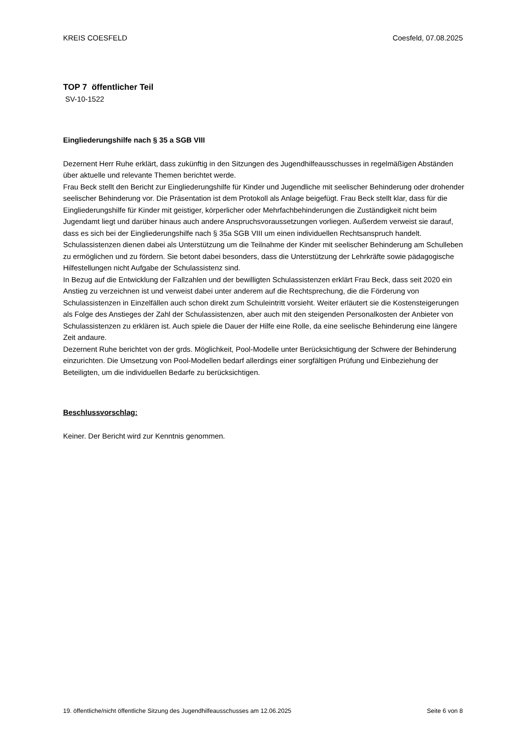KREIS COESFELD Coesfeld, 07.08.2025
TOP 7 öffentlicher Teil
SV-10-1522
Eingliederungshilfe nach § 35 a SGB VIII
Dezernent Herr Ruhe erklärt, dass zukünftig in den Sitzungen des Jugendhilfeausschusses in regelmäßigen Abständen über aktuelle und relevante Themen berichtet werde.
Frau Beck stellt den Bericht zur Eingliederungshilfe für Kinder und Jugendliche mit seelischer Behinderung oder drohender seelischer Behinderung vor. Die Präsentation ist dem Protokoll als Anlage beigefügt. Frau Beck stellt klar, dass für die Eingliederungshilfe für Kinder mit geistiger, körperlicher oder Mehrfachbehinderungen die Zuständigkeit nicht beim Jugendamt liegt und darüber hinaus auch andere Anspruchsvoraussetzungen vorliegen. Außerdem verweist sie darauf, dass es sich bei der Eingliederungshilfe nach § 35a SGB VIII um einen individuellen Rechtsanspruch handelt. Schulassistenzen dienen dabei als Unterstützung um die Teilnahme der Kinder mit seelischer Behinderung am Schulleben zu ermöglichen und zu fördern. Sie betont dabei besonders, dass die Unterstützung der Lehrkräfte sowie pädagogische Hilfestellungen nicht Aufgabe der Schulassistenz sind.
In Bezug auf die Entwicklung der Fallzahlen und der bewilligten Schulassistenzen erklärt Frau Beck, dass seit 2020 ein Anstieg zu verzeichnen ist und verweist dabei unter anderem auf die Rechtsprechung, die die Förderung von Schulassistenzen in Einzelfällen auch schon direkt zum Schuleintritt vorsieht. Weiter erläutert sie die Kostensteigerungen als Folge des Anstieges der Zahl der Schulassistenzen, aber auch mit den steigenden Personalkosten der Anbieter von Schulassistenzen zu erklären ist. Auch spiele die Dauer der Hilfe eine Rolle, da eine seelische Behinderung eine längere Zeit andaure.
Dezernent Ruhe berichtet von der grds. Möglichkeit, Pool-Modelle unter Berücksichtigung der Schwere der Behinderung einzurichten. Die Umsetzung von Pool-Modellen bedarf allerdings einer sorgfältigen Prüfung und Einbeziehung der Beteiligten, um die individuellen Bedarfe zu berücksichtigen.
Beschlussvorschlag:
Keiner. Der Bericht wird zur Kenntnis genommen.
19. öffentliche/nicht öffentliche Sitzung des Jugendhilfeausschusses am 12.06.2025 Seite 6 von 8